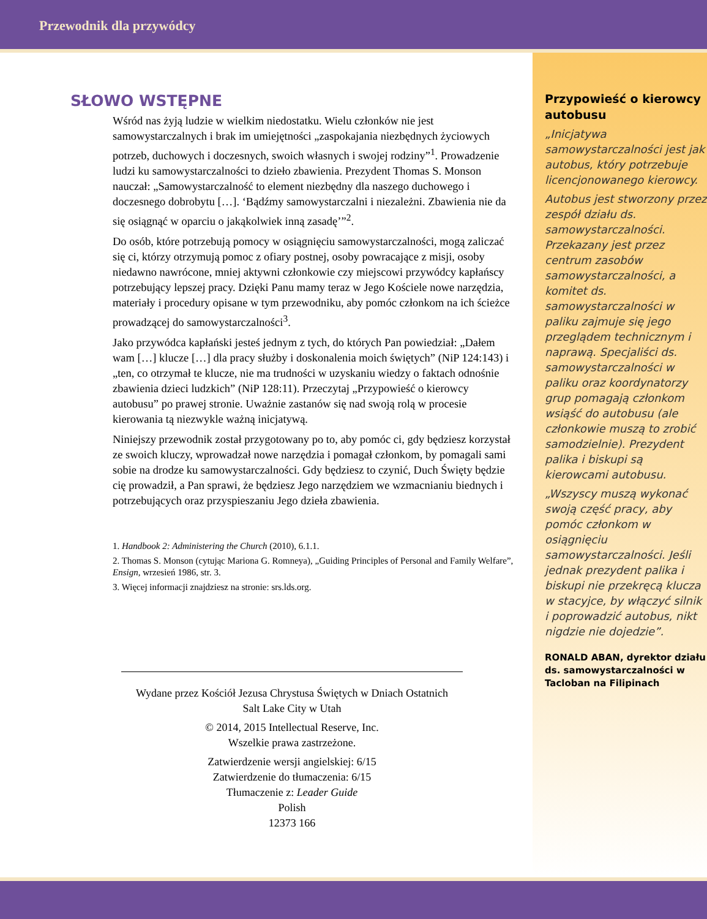Przewodnik dla przywódcy
SŁOWO WSTĘPNE
Wśród nas żyją ludzie w wielkim niedostatku. Wielu członków nie jest samowystarczalnych i brak im umiejętności „zaspokajania niezbędnych życiowych potrzeb, duchowych i doczesnych, swoich własnych i swojej rodziny”<sup>1</sup>. Prowadzenie ludzi ku samowystarczalności to dzieło zbawienia. Prezydent Thomas S. Monson nauczał: „Samowystarczalność to element niezbędny dla naszego duchowego i doczesnego dobrobytu […]. ‘Bądźmy samowystarczalni i niezależni. Zbawienia nie da się osiągnąć w oparciu o jakąkolwiek inną zasadę’”<sup>2</sup>.
Do osób, które potrzebują pomocy w osiągnięciu samowystarczalności, mogą zaliczać się ci, którzy otrzymują pomoc z ofiary postnej, osoby powracające z misji, osoby niedawno nawrócone, mniej aktywni członkowie czy miejscowi przywódcy kapłańscy potrzebujący lepszej pracy. Dzięki Panu mamy teraz w Jego Kościele nowe narzędzia, materiały i procedury opisane w tym przewodniku, aby pomóc członkom na ich ścieżce prowadzącej do samowystarczalności<sup>3</sup>.
Jako przywódca kapłański jesteś jednym z tych, do których Pan powiedział: „Dałem wam […] klucze […] dla pracy służby i doskonalenia moich świętych” (NiP 124:143) i „ten, co otrzymał te klucze, nie ma trudności w uzyskaniu wiedzy o faktach odnośnie zbawienia dzieci ludzkich” (NiP 128:11). Przeczytaj „Przypowieść o kierowcy autobusu” po prawej stronie. Uważnie zastanów się nad swoją rolą w procesie kierowania tą niezwykle ważną inicjatywą.
Niniejszy przewodnik został przygotowany po to, aby pomóc ci, gdy będziesz korzystał ze swoich kluczy, wprowadzał nowe narzędzia i pomagał członkom, by pomagali sami sobie na drodze ku samowystarczalności. Gdy będziesz to czynić, Duch Święty będzie cię prowadził, a Pan sprawi, że będziesz Jego narzędziem we wzmacnianiu biednych i potrzebujących oraz przyspieszaniu Jego dzieła zbawienia.
1. Handbook 2: Administering the Church (2010), 6.1.1.
2. Thomas S. Monson (cytując Mariona G. Romneya), „Guiding Principles of Personal and Family Welfare”, Ensign, wrzesień 1986, str. 3.
3. Więcej informacji znajdziesz na stronie: srs.lds.org.
Wydane przez Kościół Jezusa Chrystusa Świętych w Dniach Ostatnich
Salt Lake City w Utah
© 2014, 2015 Intellectual Reserve, Inc.
Wszelkie prawa zastrzeżone.
Zatwierdzenie wersji angielskiej: 6/15
Zatwierdzenie do tłumaczenia: 6/15
Tłumaczenie z: Leader Guide
Polish
12373 166
Przypowieść o kierowcy autobusu
„Inicjatywa samowystarczalności jest jak autobus, który potrzebuje licencjonowanego kierowcy.
Autobus jest stworzony przez zespół działu ds. samowystarczalności. Przekazany jest przez centrum zasobów samowystarczalności, a komitet ds. samowystarczalności w paliku zajmuje się jego przeglądem technicznym i naprawą. Specjaliści ds. samowystarczalności w paliku oraz koordynatorzy grup pomagają członkom wsiąść do autobusu (ale członkowie muszą to zrobić samodzielnie). Prezydent palika i biskupi są kierowcami autobusu.
„Wszyscy muszą wykonać swoją część pracy, aby pomóc członkom w osiągnięciu samowystarczalności. Jeśli jednak prezydent palika i biskupi nie przekręcą klucza w stacyjce, by włączyć silnik i poprowadzić autobus, nikt nigdzie nie dojedzie”.
RONALD ABAN, dyrektor działu ds. samowystarczalności w Tacloban na Filipinach